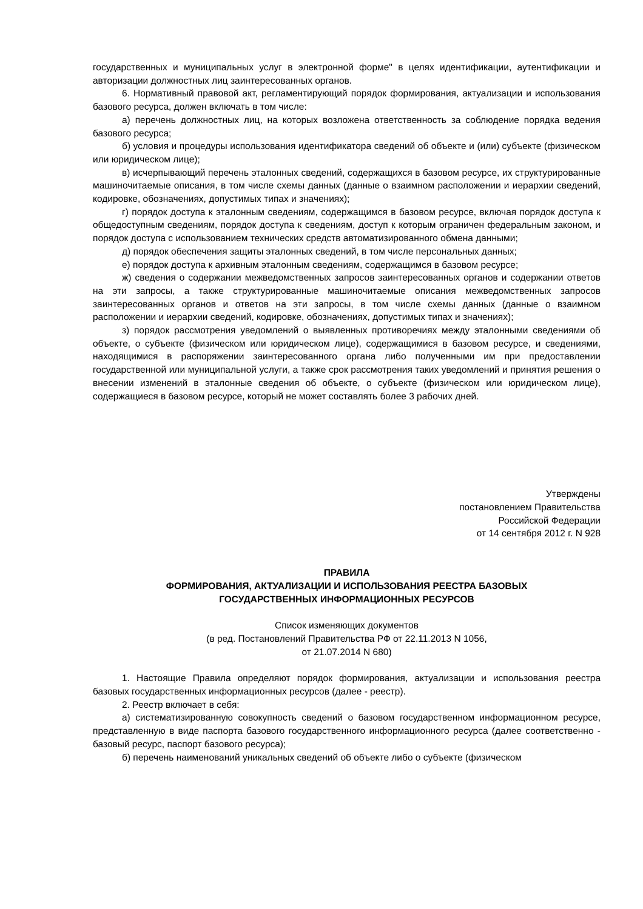государственных и муниципальных услуг в электронной форме" в целях идентификации, аутентификации и авторизации должностных лиц заинтересованных органов.
6. Нормативный правовой акт, регламентирующий порядок формирования, актуализации и использования базового ресурса, должен включать в том числе:
а) перечень должностных лиц, на которых возложена ответственность за соблюдение порядка ведения базового ресурса;
б) условия и процедуры использования идентификатора сведений об объекте и (или) субъекте (физическом или юридическом лице);
в) исчерпывающий перечень эталонных сведений, содержащихся в базовом ресурсе, их структурированные машиночитаемые описания, в том числе схемы данных (данные о взаимном расположении и иерархии сведений, кодировке, обозначениях, допустимых типах и значениях);
г) порядок доступа к эталонным сведениям, содержащимся в базовом ресурсе, включая порядок доступа к общедоступным сведениям, порядок доступа к сведениям, доступ к которым ограничен федеральным законом, и порядок доступа с использованием технических средств автоматизированного обмена данными;
д) порядок обеспечения защиты эталонных сведений, в том числе персональных данных;
е) порядок доступа к архивным эталонным сведениям, содержащимся в базовом ресурсе;
ж) сведения о содержании межведомственных запросов заинтересованных органов и содержании ответов на эти запросы, а также структурированные машиночитаемые описания межведомственных запросов заинтересованных органов и ответов на эти запросы, в том числе схемы данных (данные о взаимном расположении и иерархии сведений, кодировке, обозначениях, допустимых типах и значениях);
з) порядок рассмотрения уведомлений о выявленных противоречиях между эталонными сведениями об объекте, о субъекте (физическом или юридическом лице), содержащимися в базовом ресурсе, и сведениями, находящимися в распоряжении заинтересованного органа либо полученными им при предоставлении государственной или муниципальной услуги, а также срок рассмотрения таких уведомлений и принятия решения о внесении изменений в эталонные сведения об объекте, о субъекте (физическом или юридическом лице), содержащиеся в базовом ресурсе, который не может составлять более 3 рабочих дней.
Утверждены
постановлением Правительства
Российской Федерации
от 14 сентября 2012 г. N 928
ПРАВИЛА
ФОРМИРОВАНИЯ, АКТУАЛИЗАЦИИ И ИСПОЛЬЗОВАНИЯ РЕЕСТРА БАЗОВЫХ
ГОСУДАРСТВЕННЫХ ИНФОРМАЦИОННЫХ РЕСУРСОВ
Список изменяющих документов
(в ред. Постановлений Правительства РФ от 22.11.2013 N 1056,
от 21.07.2014 N 680)
1. Настоящие Правила определяют порядок формирования, актуализации и использования реестра базовых государственных информационных ресурсов (далее - реестр).
2. Реестр включает в себя:
а) систематизированную совокупность сведений о базовом государственном информационном ресурсе, представленную в виде паспорта базового государственного информационного ресурса (далее соответственно - базовый ресурс, паспорт базового ресурса);
б) перечень наименований уникальных сведений об объекте либо о субъекте (физическом